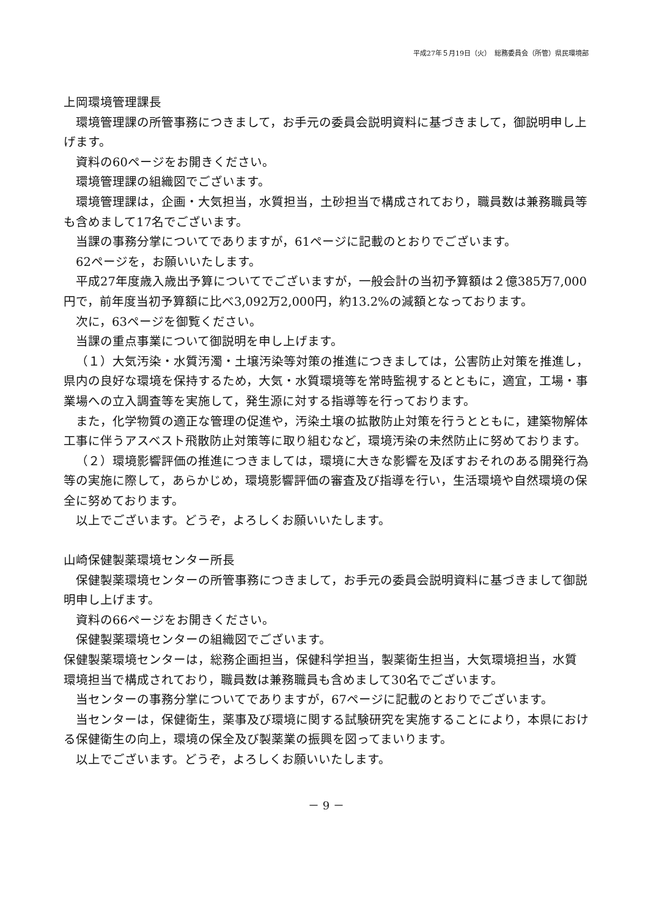平成27年５月19日（火）　総務委員会（所管）県民環境部
上岡環境管理課長
環境管理課の所管事務につきまして，お手元の委員会説明資料に基づきまして，御説明申し上げます。
資料の60ページをお開きください。
環境管理課の組織図でございます。
環境管理課は，企画・大気担当，水質担当，土砂担当で構成されており，職員数は兼務職員等も含めまして17名でございます。
当課の事務分掌についてでありますが，61ページに記載のとおりでございます。
62ページを，お願いいたします。
平成27年度歳入歳出予算についてでございますが，一般会計の当初予算額は２億385万7,000円で，前年度当初予算額に比べ3,092万2,000円，約13.2%の減額となっております。
次に，63ページを御覧ください。
当課の重点事業について御説明を申し上げます。
（１）大気汚染・水質汚濁・土壌汚染等対策の推進につきましては，公害防止対策を推進し，県内の良好な環境を保持するため，大気・水質環境等を常時監視するとともに，適宜，工場・事業場への立入調査等を実施して，発生源に対する指導等を行っております。
また，化学物質の適正な管理の促進や，汚染土壌の拡散防止対策を行うとともに，建築物解体工事に伴うアスベスト飛散防止対策等に取り組むなど，環境汚染の未然防止に努めております。
（２）環境影響評価の推進につきましては，環境に大きな影響を及ぼすおそれのある開発行為等の実施に際して，あらかじめ，環境影響評価の審査及び指導を行い，生活環境や自然環境の保全に努めております。
以上でございます。どうぞ，よろしくお願いいたします。
山崎保健製薬環境センター所長
保健製薬環境センターの所管事務につきまして，お手元の委員会説明資料に基づきまして御説明申し上げます。
資料の66ページをお開きください。
保健製薬環境センターの組織図でございます。
保健製薬環境センターは，総務企画担当，保健科学担当，製薬衛生担当，大気環境担当，水質環境担当で構成されており，職員数は兼務職員も含めまして30名でございます。
当センターの事務分掌についてでありますが，67ページに記載のとおりでございます。
当センターは，保健衛生，薬事及び環境に関する試験研究を実施することにより，本県における保健衛生の向上，環境の保全及び製薬業の振興を図ってまいります。
以上でございます。どうぞ，よろしくお願いいたします。
－ 9 －